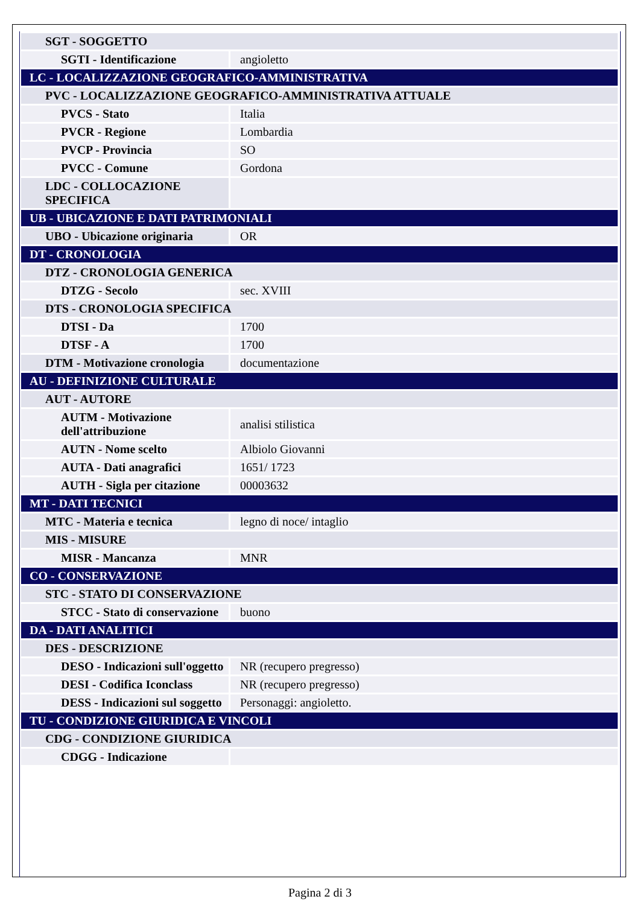| SGT - SOGGETTO | |
| SGTI - Identificazione | angioletto |
| LC - LOCALIZZAZIONE GEOGRAFICO-AMMINISTRATIVA | |
| PVC - LOCALIZZAZIONE GEOGRAFICO-AMMINISTRATIVA ATTUALE | |
| PVCS - Stato | Italia |
| PVCR - Regione | Lombardia |
| PVCP - Provincia | SO |
| PVCC - Comune | Gordona |
| LDC - COLLOCAZIONE SPECIFICA | |
| UB - UBICAZIONE E DATI PATRIMONIALI | |
| UBO - Ubicazione originaria | OR |
| DT - CRONOLOGIA | |
| DTZ - CRONOLOGIA GENERICA | |
| DTZG - Secolo | sec. XVIII |
| DTS - CRONOLOGIA SPECIFICA | |
| DTSI - Da | 1700 |
| DTSF - A | 1700 |
| DTM - Motivazione cronologia | documentazione |
| AU - DEFINIZIONE CULTURALE | |
| AUT - AUTORE | |
| AUTM - Motivazione dell'attribuzione | analisi stilistica |
| AUTN - Nome scelto | Albiolo Giovanni |
| AUTA - Dati anagrafici | 1651/ 1723 |
| AUTH - Sigla per citazione | 00003632 |
| MT - DATI TECNICI | |
| MTC - Materia e tecnica | legno di noce/ intaglio |
| MIS - MISURE | |
| MISR - Mancanza | MNR |
| CO - CONSERVAZIONE | |
| STC - STATO DI CONSERVAZIONE | |
| STCC - Stato di conservazione | buono |
| DA - DATI ANALITICI | |
| DES - DESCRIZIONE | |
| DESO - Indicazioni sull'oggetto | NR (recupero pregresso) |
| DESI - Codifica Iconclass | NR (recupero pregresso) |
| DESS - Indicazioni sul soggetto | Personaggi: angioletto. |
| TU - CONDIZIONE GIURIDICA E VINCOLI | |
| CDG - CONDIZIONE GIURIDICA | |
| CDGG - Indicazione | |
Pagina 2 di 3